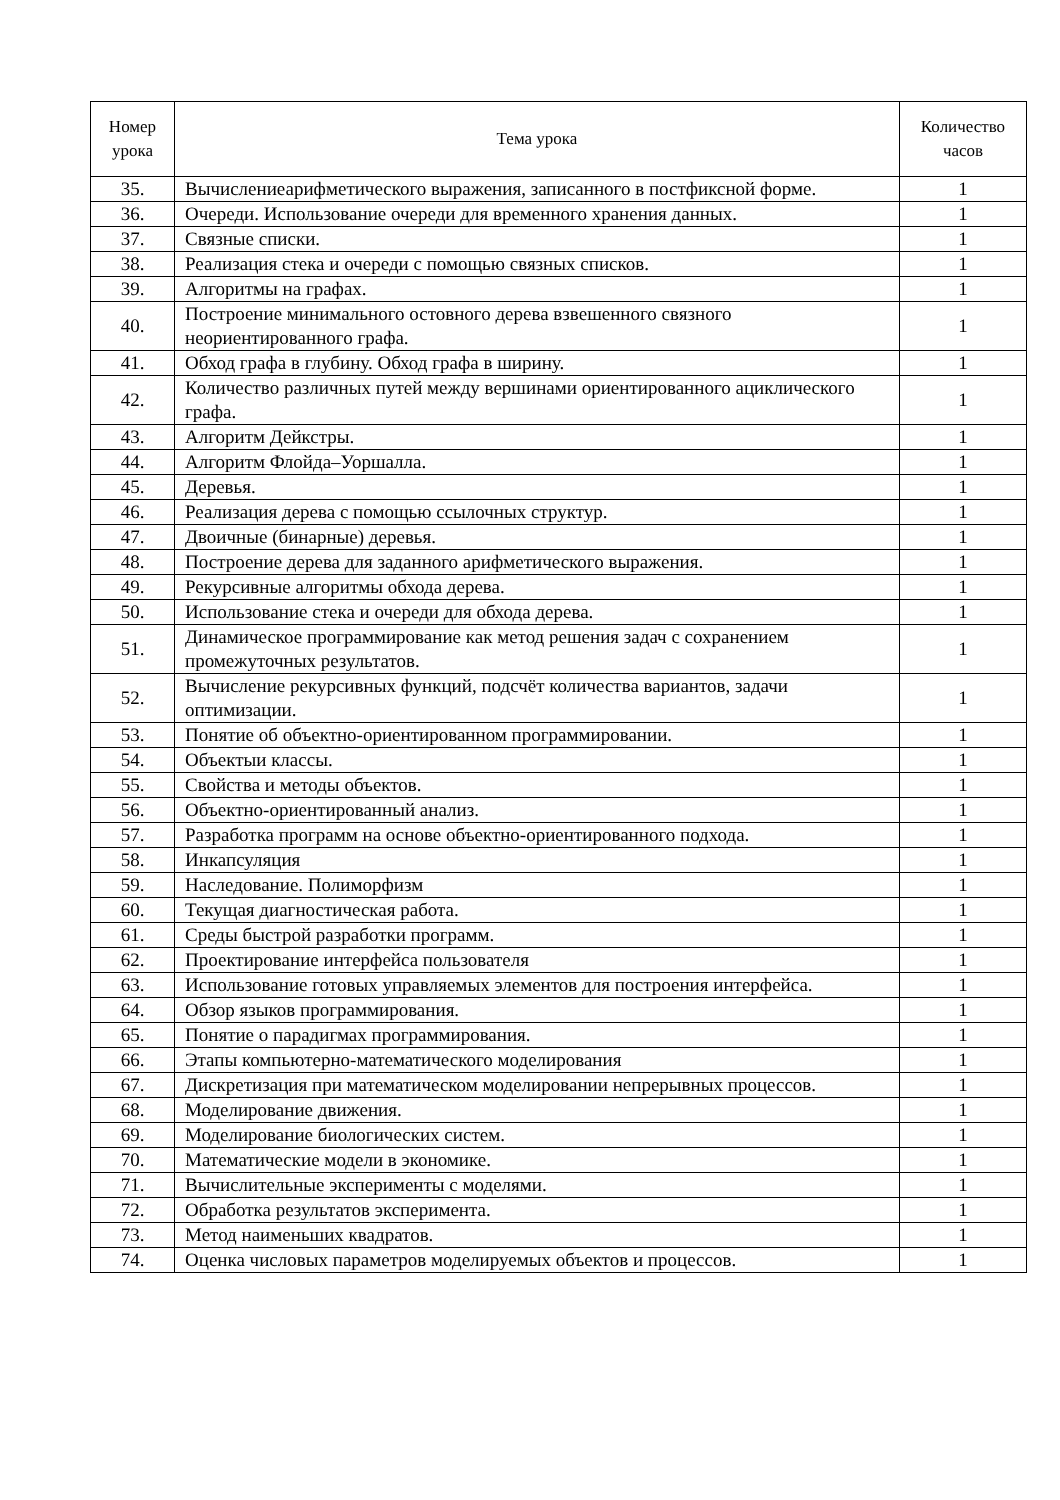| Номер урока | Тема урока | Количество часов |
| --- | --- | --- |
| 35. | Вычислениеарифметического выражения, записанного в постфиксной форме. | 1 |
| 36. | Очереди. Использование очереди для временного хранения данных. | 1 |
| 37. | Связные списки. | 1 |
| 38. | Реализация стека и очереди с помощью связных списков. | 1 |
| 39. | Алгоритмы на графах. | 1 |
| 40. | Построение минимального остовного дерева взвешенного связного неориентированного графа. | 1 |
| 41. | Обход графа в глубину. Обход графа в ширину. | 1 |
| 42. | Количество различных путей между вершинами ориентированного ациклического графа. | 1 |
| 43. | Алгоритм Дейкстры. | 1 |
| 44. | Алгоритм Флойда–Уоршалла. | 1 |
| 45. | Деревья. | 1 |
| 46. | Реализация дерева с помощью ссылочных структур. | 1 |
| 47. | Двоичные (бинарные) деревья. | 1 |
| 48. | Построение дерева для заданного арифметического выражения. | 1 |
| 49. | Рекурсивные алгоритмы обхода дерева. | 1 |
| 50. | Использование стека и очереди для обхода дерева. | 1 |
| 51. | Динамическое программирование как метод решения задач с сохранением промежуточных результатов. | 1 |
| 52. | Вычисление рекурсивных функций, подсчёт количества вариантов, задачи оптимизации. | 1 |
| 53. | Понятие об объектно-ориентированном программировании. | 1 |
| 54. | Объектыи классы. | 1 |
| 55. | Свойства и методы объектов. | 1 |
| 56. | Объектно-ориентированный анализ. | 1 |
| 57. | Разработка программ на основе объектно-ориентированного подхода. | 1 |
| 58. | Инкапсуляция | 1 |
| 59. | Наследование. Полиморфизм | 1 |
| 60. | Текущая диагностическая работа. | 1 |
| 61. | Среды быстрой разработки программ. | 1 |
| 62. | Проектирование интерфейса пользователя | 1 |
| 63. | Использование готовых управляемых элементов для построения интерфейса. | 1 |
| 64. | Обзор языков программирования. | 1 |
| 65. | Понятие о парадигмах программирования. | 1 |
| 66. | Этапы компьютерно-математического моделирования | 1 |
| 67. | Дискретизация при математическом моделировании непрерывных процессов. | 1 |
| 68. | Моделирование движения. | 1 |
| 69. | Моделирование биологических систем. | 1 |
| 70. | Математические модели в экономике. | 1 |
| 71. | Вычислительные эксперименты с моделями. | 1 |
| 72. | Обработка результатов эксперимента. | 1 |
| 73. | Метод наименьших квадратов. | 1 |
| 74. | Оценка числовых параметров моделируемых объектов и процессов. | 1 |